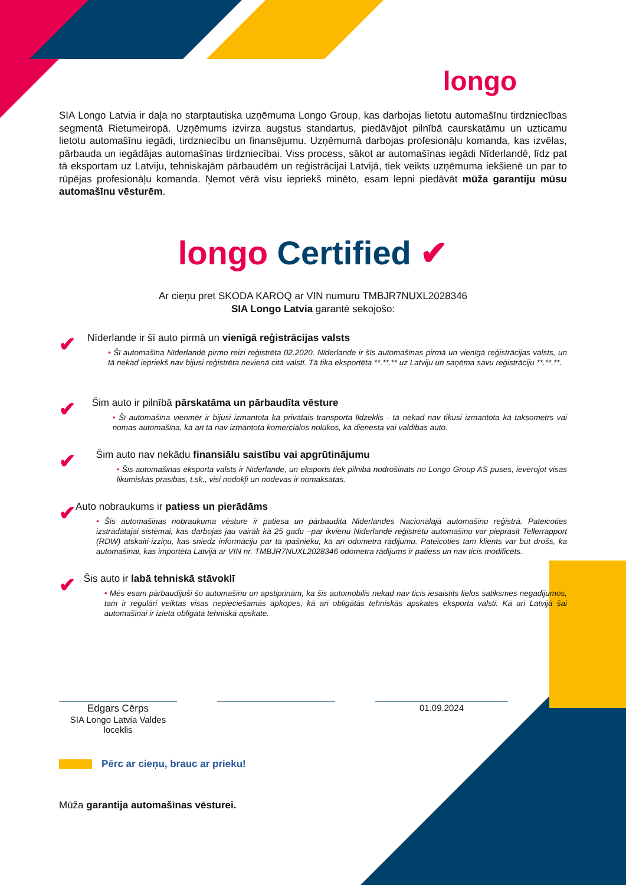longo
SIA Longo Latvia ir daļa no starptautiska uzņēmuma Longo Group, kas darbojas lietotu automašīnu tirdzniecības segmentā Rietumeiropā. Uzņēmums izvirza augstus standartus, piedāvājot pilnībā caurskatāmu un uzticamu lietotu automašīnu iegādi, tirdzniecību un finansējumu. Uzņēmumā darbojas profesionāļu komanda, kas izvēlas, pārbauda un iegādājas automašīnas tirdzniecībai. Viss process, sākot ar automašīnas iegādi Nīderlandē, līdz pat tā eksportam uz Latviju, tehniskajām pārbaudēm un reģistrācijai Latvijā, tiek veikts uzņēmuma iekšienē un par to rūpējas profesionāļu komanda. Ņemot vērā visu iepriekš minēto, esam lepni piedāvāt mūža garantiju mūsu automašīnu vēsturēm.
longo Certified ✔
Ar cieņu pret SKODA KAROQ ar VIN numuru TMBJR7NUXL2028346
SIA Longo Latvia garantē sekojošo:
✔
Nīderlande ir šī auto pirmā un vienīgā reģistrācijas valsts
• Šī automašīna Nīderlandē pirmo reizi reģistrēta 02.2020. Nīderlande ir šīs automašīnas pirmā un vienīgā reģistrācijas valsts, un tā nekad iepriekš nav bijusi reģistrēta nevienā citā valstī. Tā tika eksportēta **.**.** uz Latviju un saņēma savu reģistrāciju **.**.**.
✔
Šim auto ir pilnībā pārskatāma un pārbaudīta vēsture
• Šī automašīna vienmēr ir bijusi izmantota kā privātais transporta līdzeklis - tā nekad nav tikusi izmantota kā taksometrs vai nomas automašīna, kā arī tā nav izmantota komerciālos nolūkos, kā dienesta vai valdības auto.
✔
Šim auto nav nekādu finansiālu saistību vai apgrūtinājumu
• Šīs automašīnas eksporta valsts ir Nīderlande, un eksports tiek pilnībā nodrošināts no Longo Group AS puses, ievērojot visas likumiskās prasības, t.sk., visi nodokļi un nodevas ir nomaksātas.
✔
Auto nobraukums ir patiess un pierādāms
• Šīs automašīnas nobraukuma vēsture ir patiesa un pārbaudīta Nīderlandes Nacionālajā automašīnu reģistrā. Pateicoties izstrādātajai sistēmai, kas darbojas jau vairāk kā 25 gadu –par ikvienu Nīderlandē reģistrētu automašīnu var pieprasīt Tellerrapport (RDW) atskaiti-izziņu, kas sniedz informāciju par tā īpašnieku, kā arī odometra rādījumu. Pateicoties tam klients var būt drošs, ka automašīnai, kas importēta Latvijā ar VIN nr. TMBJR7NUXL2028346 odometra rādījums ir patiess un nav ticis modificēts.
✔
Šis auto ir labā tehniskā stāvoklī
• Mēs esam pārbaudījuši šo automašīnu un apstiprinām, ka šis automobilis nekad nav ticis iesaistīts lielos satiksmes negadījumos, tam ir regulāri veiktas visas nepieciešamās apkopes, kā arī obligātās tehniskās apskates eksporta valstī. Kā arī Latvijā šai automašīnai ir izieta obligātā tehniskā apskate.
Edgars Cērps
SIA Longo Latvia Valdes loceklis
01.09.2024
Pērc ar cieņu, brauc ar prieku!
Mūža garantija automašīnas vēsturei.